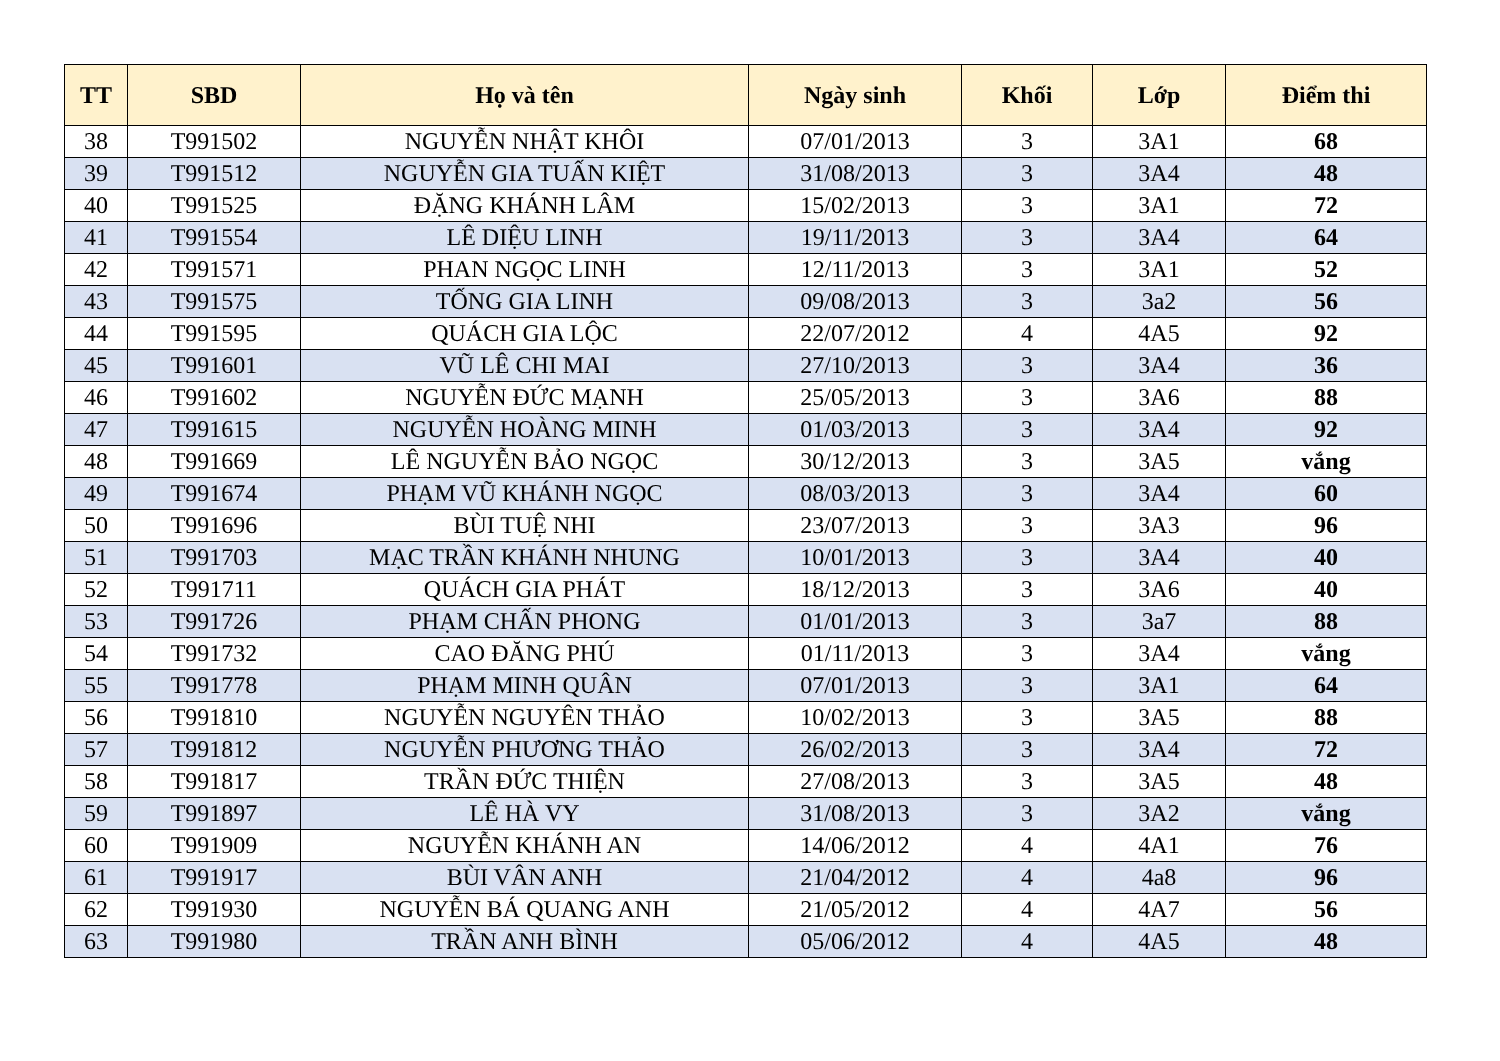| TT | SBD | Họ và tên | Ngày sinh | Khối | Lớp | Điểm thi |
| --- | --- | --- | --- | --- | --- | --- |
| 38 | T991502 | NGUYỄN NHẬT KHÔI | 07/01/2013 | 3 | 3A1 | 68 |
| 39 | T991512 | NGUYỄN GIA TUẤN KIỆT | 31/08/2013 | 3 | 3A4 | 48 |
| 40 | T991525 | ĐẶNG KHÁNH LÂM | 15/02/2013 | 3 | 3A1 | 72 |
| 41 | T991554 | LÊ DIỆU LINH | 19/11/2013 | 3 | 3A4 | 64 |
| 42 | T991571 | PHAN NGỌC LINH | 12/11/2013 | 3 | 3A1 | 52 |
| 43 | T991575 | TỐNG GIA LINH | 09/08/2013 | 3 | 3a2 | 56 |
| 44 | T991595 | QUÁCH GIA LỘC | 22/07/2012 | 4 | 4A5 | 92 |
| 45 | T991601 | VŨ LÊ CHI MAI | 27/10/2013 | 3 | 3A4 | 36 |
| 46 | T991602 | NGUYỄN ĐỨC MẠNH | 25/05/2013 | 3 | 3A6 | 88 |
| 47 | T991615 | NGUYỄN HOÀNG MINH | 01/03/2013 | 3 | 3A4 | 92 |
| 48 | T991669 | LÊ NGUYỄN BẢO NGỌC | 30/12/2013 | 3 | 3A5 | vắng |
| 49 | T991674 | PHẠM VŨ KHÁNH NGỌC | 08/03/2013 | 3 | 3A4 | 60 |
| 50 | T991696 | BÙI TUỆ NHI | 23/07/2013 | 3 | 3A3 | 96 |
| 51 | T991703 | MẠC TRẦN KHÁNH NHUNG | 10/01/2013 | 3 | 3A4 | 40 |
| 52 | T991711 | QUÁCH GIA PHÁT | 18/12/2013 | 3 | 3A6 | 40 |
| 53 | T991726 | PHẠM CHẤN PHONG | 01/01/2013 | 3 | 3a7 | 88 |
| 54 | T991732 | CAO ĐĂNG PHÚ | 01/11/2013 | 3 | 3A4 | vắng |
| 55 | T991778 | PHẠM MINH QUÂN | 07/01/2013 | 3 | 3A1 | 64 |
| 56 | T991810 | NGUYỄN NGUYÊN THẢO | 10/02/2013 | 3 | 3A5 | 88 |
| 57 | T991812 | NGUYỄN PHƯƠNG THẢO | 26/02/2013 | 3 | 3A4 | 72 |
| 58 | T991817 | TRẦN ĐỨC THIỆN | 27/08/2013 | 3 | 3A5 | 48 |
| 59 | T991897 | LÊ HÀ VY | 31/08/2013 | 3 | 3A2 | vắng |
| 60 | T991909 | NGUYỄN KHÁNH AN | 14/06/2012 | 4 | 4A1 | 76 |
| 61 | T991917 | BÙI VÂN ANH | 21/04/2012 | 4 | 4a8 | 96 |
| 62 | T991930 | NGUYỄN BÁ QUANG ANH | 21/05/2012 | 4 | 4A7 | 56 |
| 63 | T991980 | TRẦN ANH BÌNH | 05/06/2012 | 4 | 4A5 | 48 |